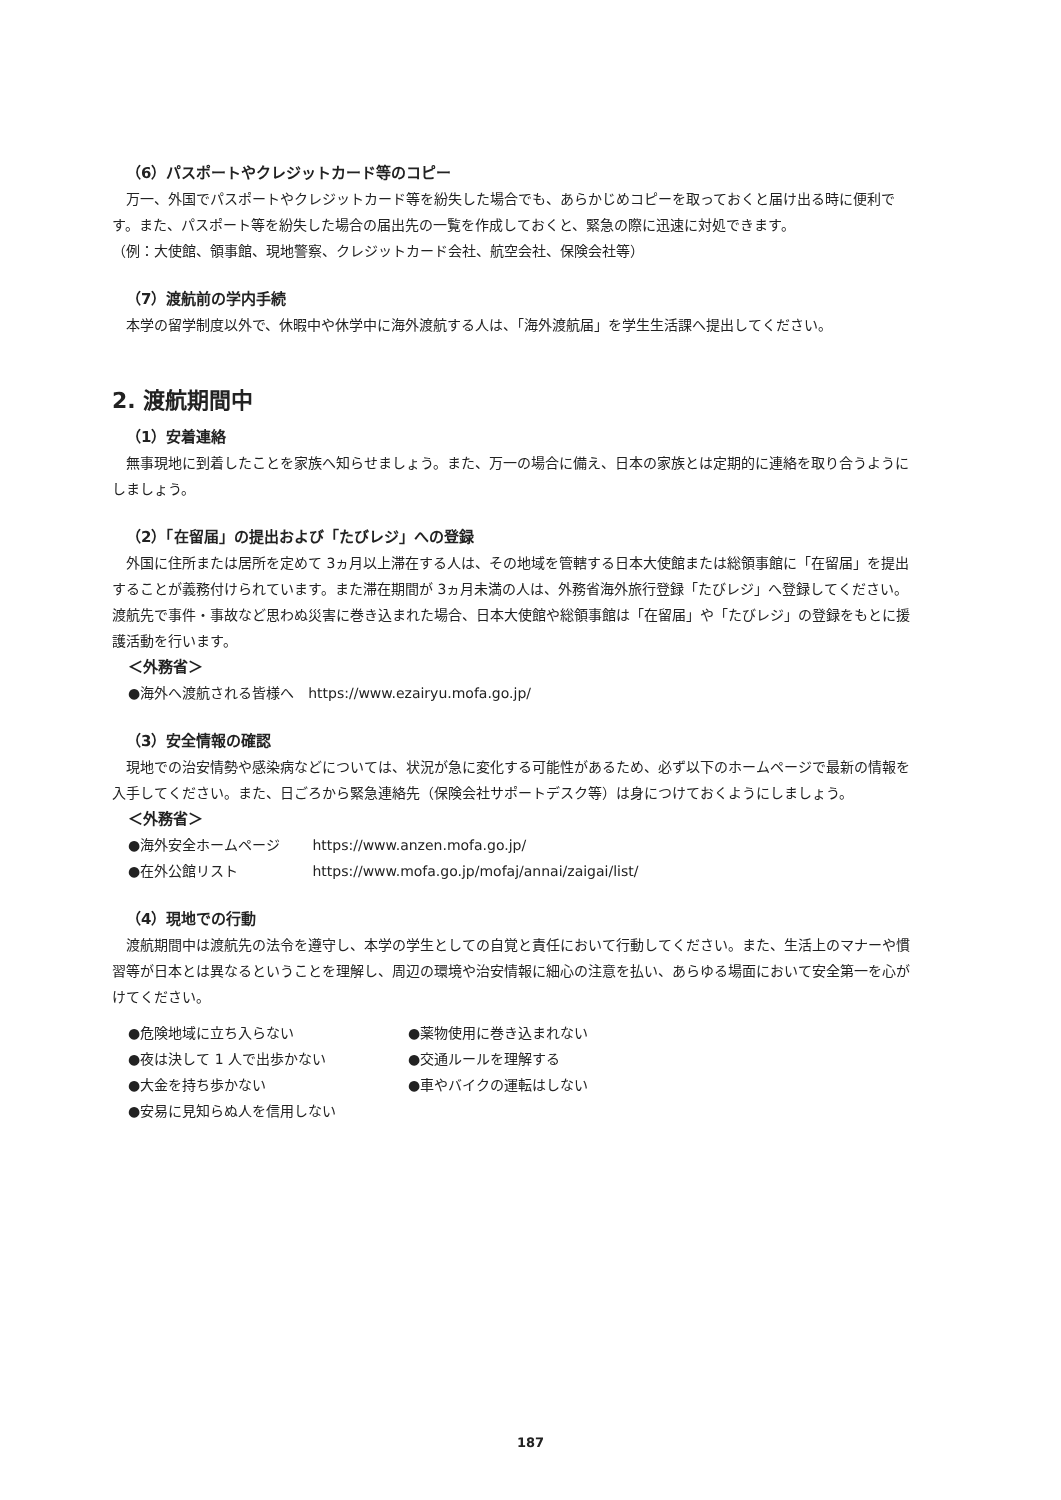（6）パスポートやクレジットカード等のコピー
万一、外国でパスポートやクレジットカード等を紛失した場合でも、あらかじめコピーを取っておくと届け出る時に便利です。また、パスポート等を紛失した場合の届出先の一覧を作成しておくと、緊急の際に迅速に対処できます。
（例：大使館、領事館、現地警察、クレジットカード会社、航空会社、保険会社等）
（7）渡航前の学内手続
本学の留学制度以外で、休暇中や休学中に海外渡航する人は、「海外渡航届」を学生生活課へ提出してください。
2. 渡航期間中
（1）安着連絡
無事現地に到着したことを家族へ知らせましょう。また、万一の場合に備え、日本の家族とは定期的に連絡を取り合うようにしましょう。
（2）「在留届」の提出および「たびレジ」への登録
外国に住所または居所を定めて 3ヵ月以上滞在する人は、その地域を管轄する日本大使館または総領事館に「在留届」を提出することが義務付けられています。また滞在期間が 3ヵ月未満の人は、外務省海外旅行登録「たびレジ」へ登録してください。渡航先で事件・事故など思わぬ災害に巻き込まれた場合、日本大使館や総領事館は「在留届」や「たびレジ」の登録をもとに援護活動を行います。
＜外務省＞
●海外へ渡航される皆様へ　https://www.ezairyu.mofa.go.jp/
（3）安全情報の確認
現地での治安情勢や感染病などについては、状況が急に変化する可能性があるため、必ず以下のホームページで最新の情報を入手してください。また、日ごろから緊急連絡先（保険会社サポートデスク等）は身につけておくようにしましょう。
＜外務省＞
●海外安全ホームページ https://www.anzen.mofa.go.jp/
●在外公館リスト https://www.mofa.go.jp/mofaj/annai/zaigai/list/
（4）現地での行動
渡航期間中は渡航先の法令を遵守し、本学の学生としての自覚と責任において行動してください。また、生活上のマナーや慣習等が日本とは異なるということを理解し、周辺の環境や治安情報に細心の注意を払い、あらゆる場面において安全第一を心がけてください。
●危険地域に立ち入らない
●薬物使用に巻き込まれない
●夜は決して 1 人で出歩かない
●交通ルールを理解する
●大金を持ち歩かない
●車やバイクの運転はしない
●安易に見知らぬ人を信用しない
187